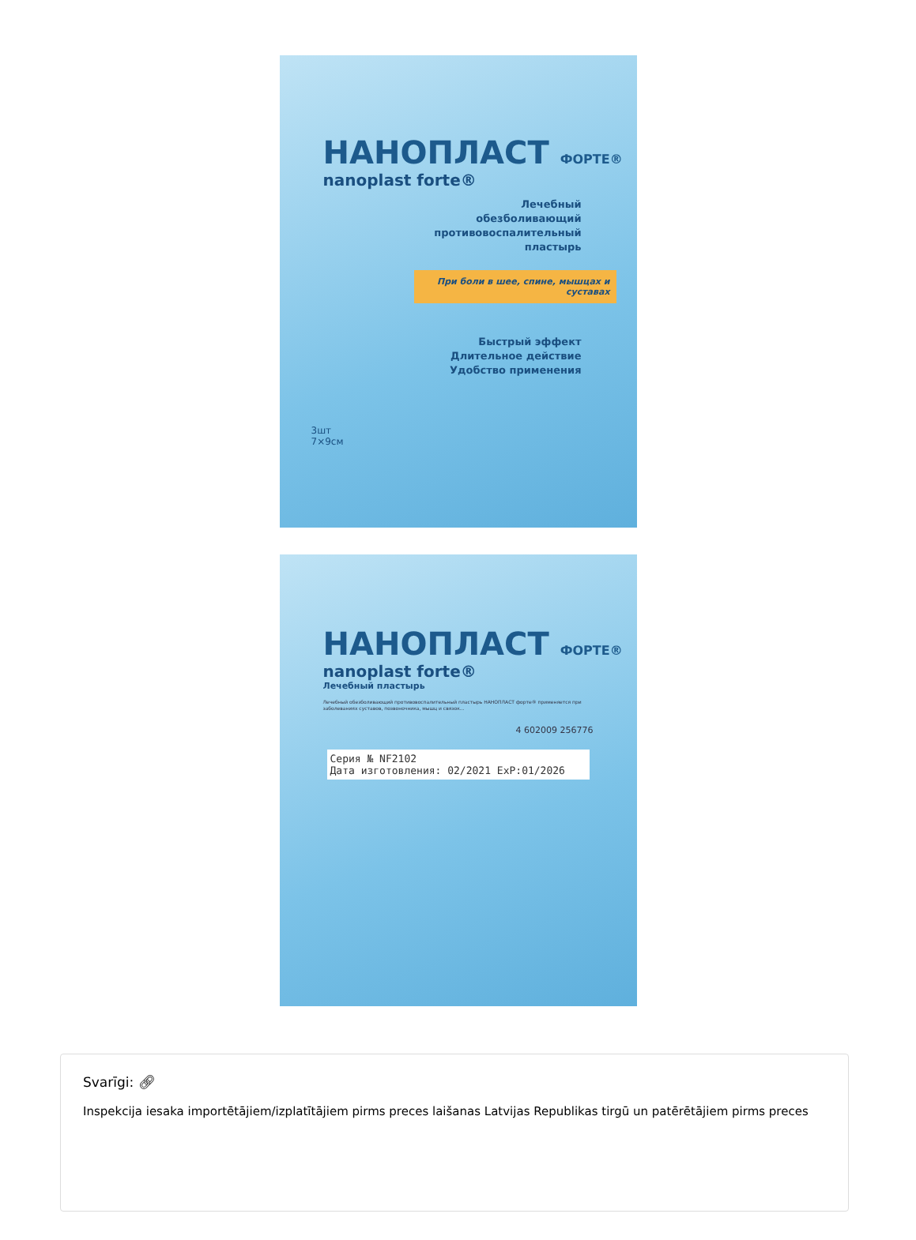НАНОПЛАСТ ФОРТЕ®
nanoplast forte®
Лечебный
обезболивающий
противовоспалительный
пластырь
При боли в шее, спине, мышцах и суставах
Быстрый эффект
Длительное действие
Удобство применения
3шт
7×9см
НАНОПЛАСТ ФОРТЕ®
nanoplast forte®
Лечебный пластырь
Лечебный обезболивающий противовоспалительный пластырь НАНОПЛАСТ форте® применяется при заболеваниях суставов, позвоночника, мышц и связок...
4 602009 256776
Серия № NF2102
Дата изготовления: 02/2021 ExP:01/2026
Svarīgi: 🔗︎
Inspekcija iesaka importētājiem/izplatītājiem pirms preces laišanas Latvijas Republikas tirgū un patērētājiem pirms preces